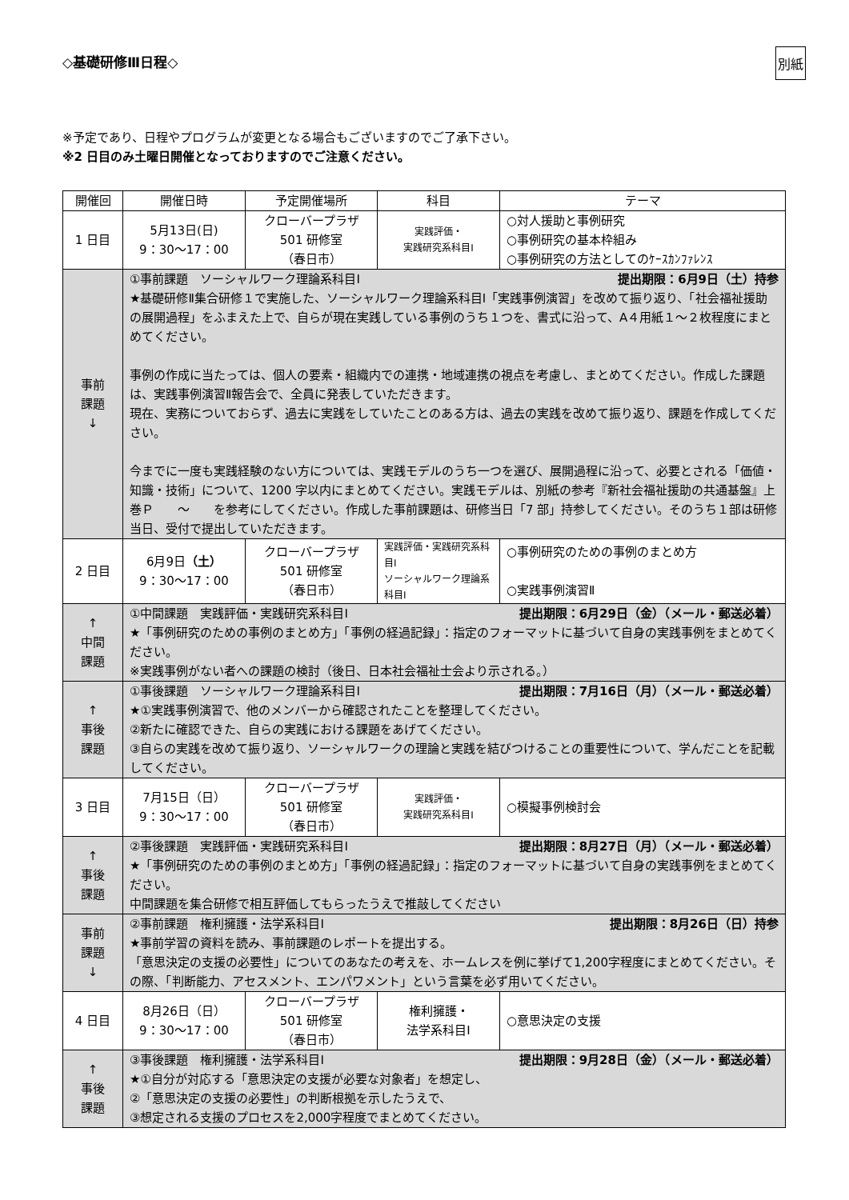◇基礎研修Ⅲ日程◇ 別紙
※予定であり、日程やプログラムが変更となる場合もございますのでご了承下さい。
※2 日目のみ土曜日開催となっておりますのでご注意ください。
| 開催回 | 開催日時 | 予定開催場所 | 科目 | テーマ |
| --- | --- | --- | --- | --- |
| 1 日目 | 5月13日(日) 9：30～17：00 | クローバープラザ 501 研修室 （春日市） | 実践評価・ 実践研究系科目Ⅰ | ○対人援助と事例研究 ○事例研究の基本枠組み ○事例研究の方法としてのｹｰｽｶﾝﾌｧﾚﾝｽ |
| 事前 課題 ↓ | ①事前課題 ソーシャルワーク理論系科目Ⅰ 提出期限：6月9日（土）持参 ★基礎研修Ⅱ集合研修１で実施した、ソーシャルワーク理論系科目Ⅰ「実践事例演習」を改めて振り返り、「社会福祉援助の展開過程」をふまえた上で、自らが現在実践している事例のうち１つを、書式に沿って、A４用紙１～２枚程度にまとめてください。 事例の作成に当たっては、個人の要素・組織内での連携・地域連携の視点を考慮し、まとめてください。作成した課題は、実践事例演習Ⅱ報告会で、全員に発表していただきます。 現在、実務についておらず、過去に実践をしていたことのある方は、過去の実践を改めて振り返り、課題を作成してください。 今までに一度も実践経験のない方については、実践モデルのうち一つを選び、展開過程に沿って、必要とされる「価値・知識・技術」について、1200 字以内にまとめてください。実践モデルは、別紙の参考『新社会福祉援助の共通基盤』上巻Ｐ ～ を参考にしてください。作成した事前課題は、研修当日「7 部」持参してください。そのうち１部は研修当日、受付で提出していただきます。 | | | |
| 2 日目 | 6月9日 （土） 9：30～17：00 | クローバープラザ 501 研修室 （春日市） | 実践評価・実践研究系科目Ⅰ ソーシャルワーク理論系科目Ⅰ | ○事例研究のための事例のまとめ方 ○実践事例演習Ⅱ |
| ↑ 中間 課題 | ①中間課題 実践評価・実践研究系科目Ⅰ 提出期限：6月29日（金）（メール・郵送必着） ★「事例研究のための事例のまとめ方」「事例の経過記録」：指定のフォーマットに基づいて自身の実践事例をまとめてください。 ※実践事例がない者への課題の検討（後日、日本社会福祉士会より示される。） | | | |
| ↑ 事後 課題 | ①事後課題 ソーシャルワーク理論系科目Ⅰ 提出期限：7月16日（月）（メール・郵送必着） ★①実践事例演習で、他のメンバーから確認されたことを整理してください。 ②新たに確認できた、自らの実践における課題をあげてください。 ③自らの実践を改めて振り返り、ソーシャルワークの理論と実践を結びつけることの重要性について、学んだことを記載してください。 | | | |
| 3 日目 | 7月15日（日） 9：30～17：00 | クローバープラザ 501 研修室 （春日市） | 実践評価・ 実践研究系科目Ⅰ | ○模擬事例検討会 |
| ↑ 事後 課題 | ②事後課題 実践評価・実践研究系科目Ⅰ 提出期限：8月27日（月）（メール・郵送必着） ★「事例研究のための事例のまとめ方」「事例の経過記録」：指定のフォーマットに基づいて自身の実践事例をまとめてください。 中間課題を集合研修で相互評価してもらったうえで推敲してください | | | |
| 事前 課題 ↓ | ②事前課題 権利擁護・法学系科目Ⅰ 提出期限：8月26日（日）持参 ★事前学習の資料を読み、事前課題のレポートを提出する。 「意思決定の支援の必要性」についてのあなたの考えを、ホームレスを例に挙げて1,200字程度にまとめてください。その際、「判断能力、アセスメント、エンパワメント」という言葉を必ず用いてください。 | | | |
| 4 日目 | 8月26日（日） 9：30～17：00 | クローバープラザ 501 研修室 （春日市） | 権利擁護・ 法学系科目Ⅰ | ○意思決定の支援 |
| ↑ 事後 課題 | ③事後課題 権利擁護・法学系科目Ⅰ 提出期限：9月28日（金）（メール・郵送必着） ★①自分が対応する「意思決定の支援が必要な対象者」を想定し、 ②「意思決定の支援の必要性」の判断根拠を示したうえで、 ③想定される支援のプロセスを2,000字程度でまとめてください。 | | | |